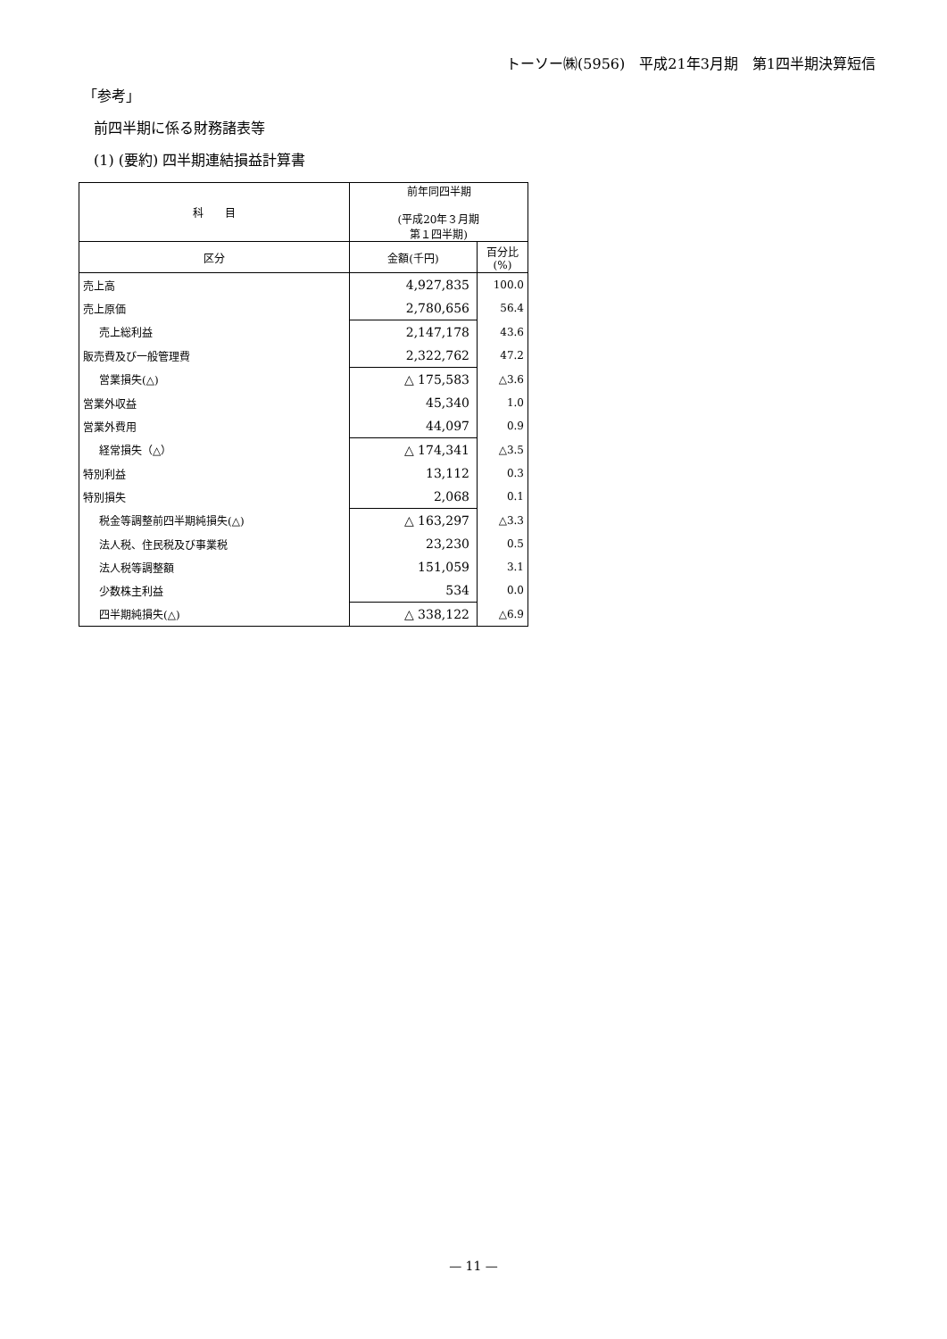トーソー㈱(5956)　平成21年3月期　第1四半期決算短信
「参考」
前四半期に係る財務諸表等
(1) (要約) 四半期連結損益計算書
| 科 目 | 前年同四半期 (平成20年３月期 第１四半期) | |
| --- | --- | --- |
| 区分 | 金額(千円) | 百分比 (%) |
| 売上高 | 4,927,835 | 100.0 |
| 売上原価 | 2,780,656 | 56.4 |
| 売上総利益 | 2,147,178 | 43.6 |
| 販売費及び一般管理費 | 2,322,762 | 47.2 |
| 営業損失(△) | △ 175,583 | △3.6 |
| 営業外収益 | 45,340 | 1.0 |
| 営業外費用 | 44,097 | 0.9 |
| 経常損失（△） | △ 174,341 | △3.5 |
| 特別利益 | 13,112 | 0.3 |
| 特別損失 | 2,068 | 0.1 |
| 税金等調整前四半期純損失(△) | △ 163,297 | △3.3 |
| 法人税、住民税及び事業税 | 23,230 | 0.5 |
| 法人税等調整額 | 151,059 | 3.1 |
| 少数株主利益 | 534 | 0.0 |
| 四半期純損失(△) | △ 338,122 | △6.9 |
— 11 —